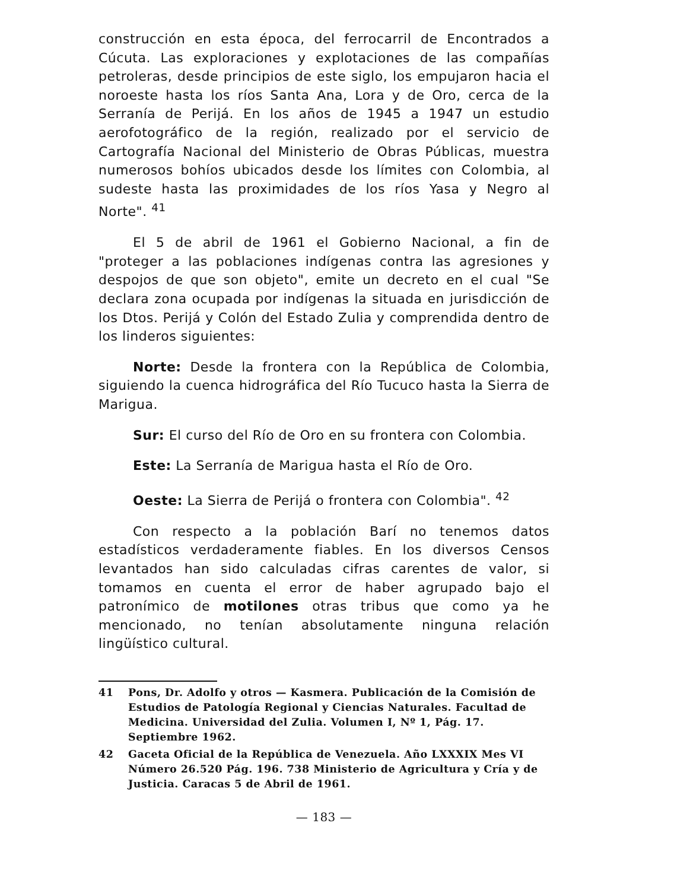construcción en esta época, del ferrocarril de Encontrados a Cúcuta. Las exploraciones y explotaciones de las compañías petroleras, desde principios de este siglo, los empujaron hacia el noroeste hasta los ríos Santa Ana, Lora y de Oro, cerca de la Serranía de Perijá. En los años de 1945 a 1947 un estudio aerofotográfico de la región, realizado por el servicio de Cartografía Nacional del Ministerio de Obras Públicas, muestra numerosos bohíos ubicados desde los límites con Colombia, al sudeste hasta las proximidades de los ríos Yasa y Negro al Norte". <sup>41</sup>
El 5 de abril de 1961 el Gobierno Nacional, a fin de "proteger a las poblaciones indígenas contra las agresiones y despojos de que son objeto", emite un decreto en el cual "Se declara zona ocupada por indígenas la situada en jurisdicción de los Dtos. Perijá y Colón del Estado Zulia y comprendida dentro de los linderos siguientes:
Norte: Desde la frontera con la República de Colombia, siguiendo la cuenca hidrográfica del Río Tucuco hasta la Sierra de Marigua.
Sur: El curso del Río de Oro en su frontera con Colombia.
Este: La Serranía de Marigua hasta el Río de Oro.
Oeste: La Sierra de Perijá o frontera con Colombia". <sup>42</sup>
Con respecto a la población Barí no tenemos datos estadísticos verdaderamente fiables. En los diversos Censos levantados han sido calculadas cifras carentes de valor, si tomamos en cuenta el error de haber agrupado bajo el patronímico de motilones otras tribus que como ya he mencionado, no tenían absolutamente ninguna relación lingüístico cultural.
41 Pons, Dr. Adolfo y otros — Kasmera. Publicación de la Comisión de Estudios de Patología Regional y Ciencias Naturales. Facultad de Medicina. Universidad del Zulia. Volumen I, Nº 1, Pág. 17. Septiembre 1962.
42 Gaceta Oficial de la República de Venezuela. Año LXXXIX Mes VI Número 26.520 Pág. 196. 738 Ministerio de Agricultura y Cría y de Justicia. Caracas 5 de Abril de 1961.
— 183 —